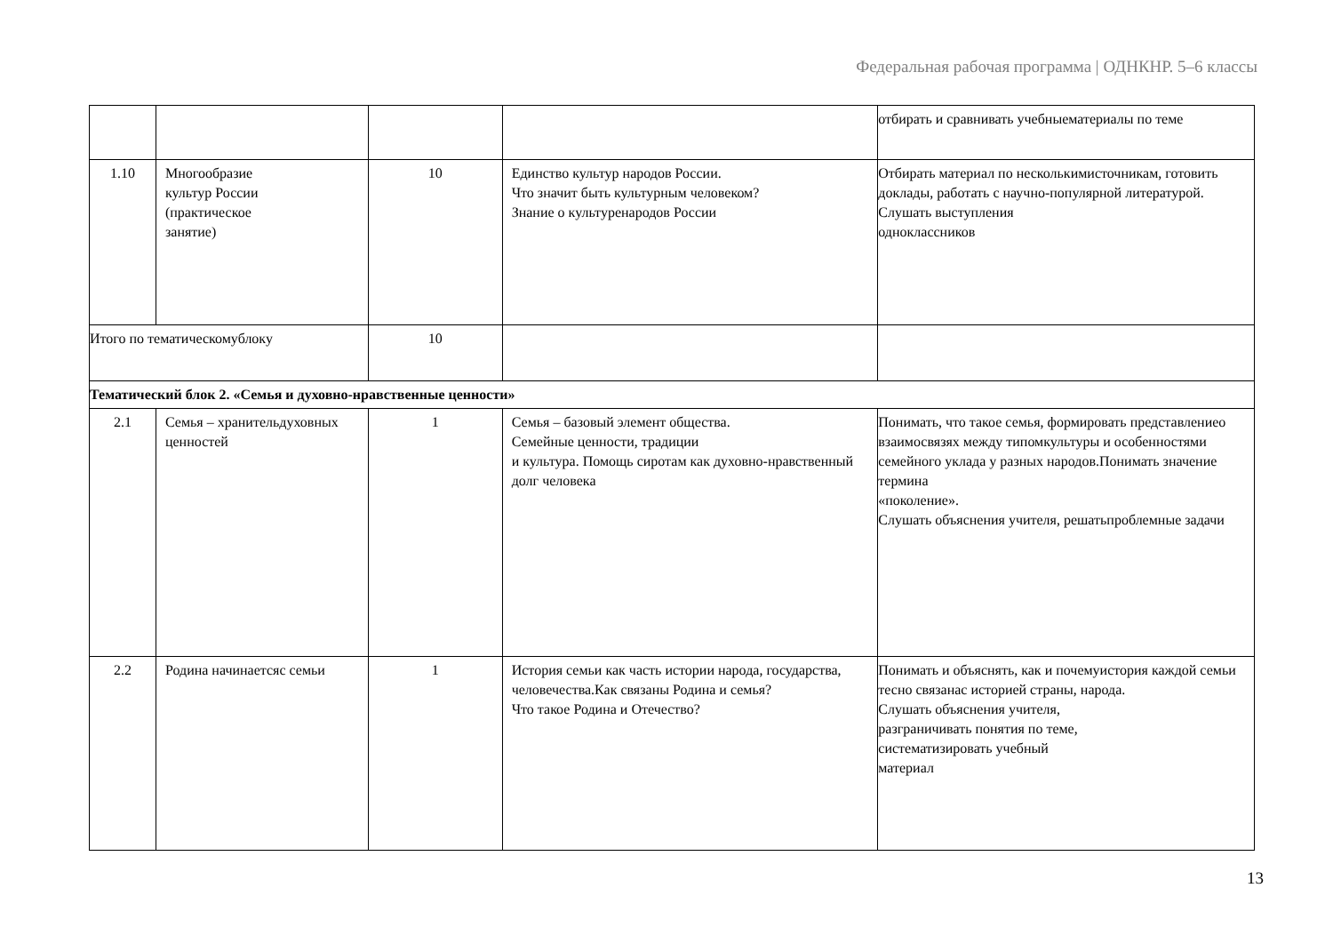Федеральная рабочая программа | ОДНКНР. 5–6 классы
| | | | | отбирать и сравнивать учебныематериалы по теме |
| 1.10 | Многообразие культур России (практическое занятие) | 10 | Единство культур народов России. Что значит быть культурным человеком? Знание о культуренародов России | Отбирать материал по несколькимисточникам, готовить доклады, работать с научно-популярной литературой. Слушать выступления одноклассников |
| Итого по тематическомублоку | | 10 | | |
| Тематический блок 2. «Семья и духовно-нравственные ценности» | | | | |
| 2.1 | Семья – хранительдуховных ценностей | 1 | Семья – базовый элемент общества. Семейные ценности, традиции и культура. Помощь сиротам как духовно-нравственный долг человека | Понимать, что такое семья, формировать представлениео взаимосвязях между типомкультуры и особенностями семейного уклада у разных народов.Понимать значение термина «поколение». Слушать объяснения учителя, решатьпроблемные задачи |
| 2.2 | Родина начинаетсяс семьи | 1 | История семьи как часть истории народа, государства, человечества.Как связаны Родина и семья? Что такое Родина и Отечество? | Понимать и объяснять, как и почемуистория каждой семьи тесно связанас историей страны, народа. Слушать объяснения учителя, разграничивать понятия по теме, систематизировать учебный материал |
13